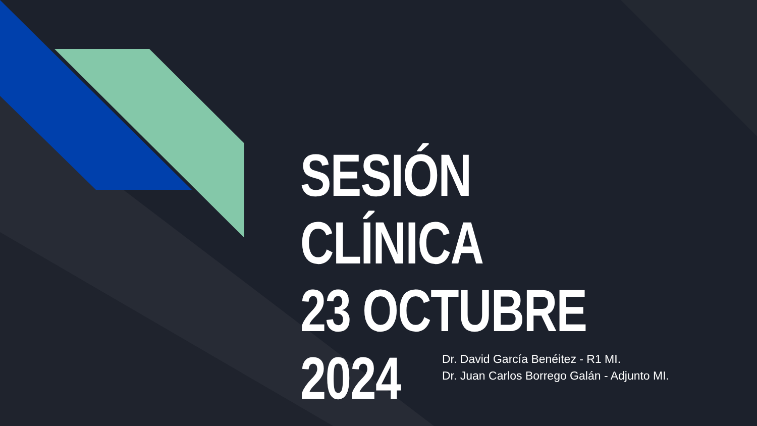SESIÓN CLÍNICA
23 OCTUBRE 2024
Dr. David García Benéitez - R1 MI.
Dr. Juan Carlos Borrego Galán - Adjunto MI.